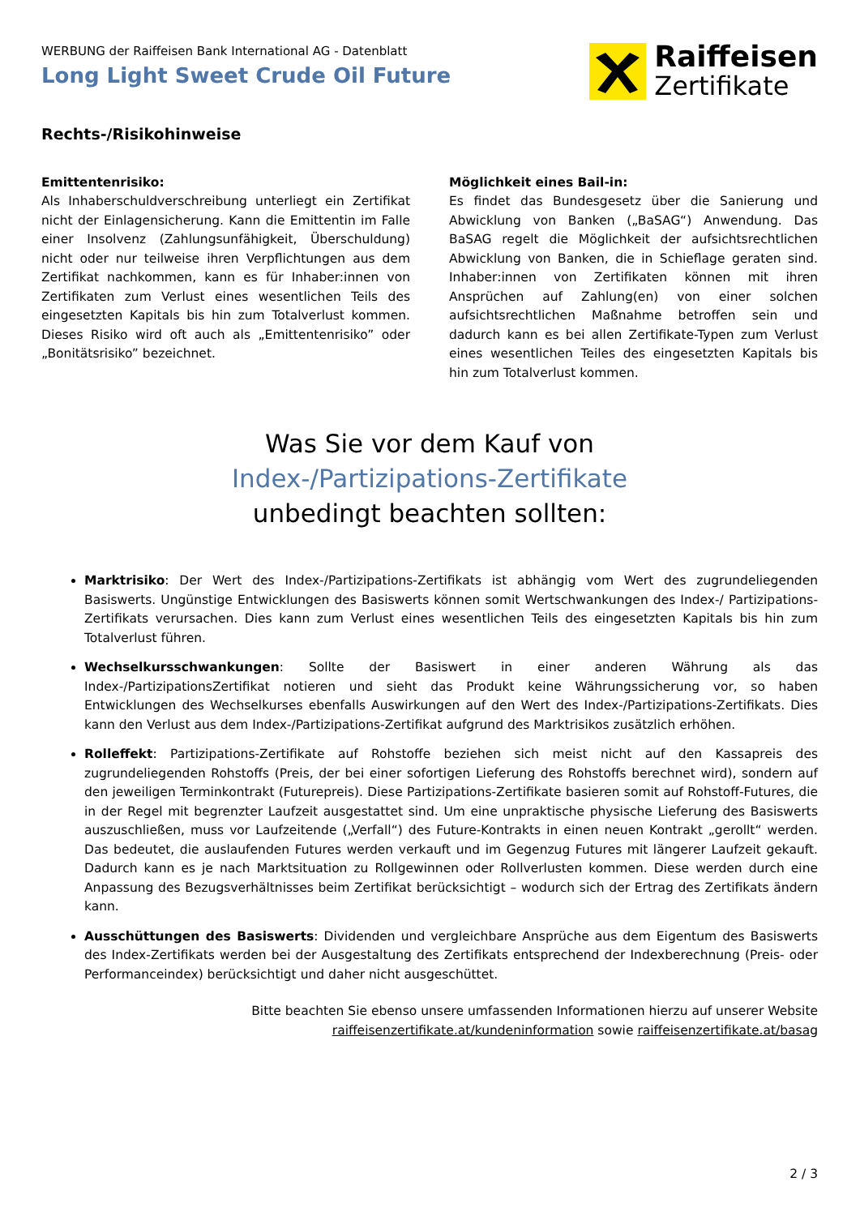WERBUNG der Raiffeisen Bank International AG - Datenblatt
Long Light Sweet Crude Oil Future
Raiffeisen
Zertifikate
Rechts-/Risikohinweise
Emittentenrisiko:
Als Inhaberschuldverschreibung unterliegt ein Zertifikat nicht der Einlagensicherung. Kann die Emittentin im Falle einer Insolvenz (Zahlungsunfähigkeit, Überschuldung) nicht oder nur teilweise ihren Verpflichtungen aus dem Zertifikat nachkommen, kann es für Inhaber:innen von Zertifikaten zum Verlust eines wesentlichen Teils des eingesetzten Kapitals bis hin zum Totalverlust kommen. Dieses Risiko wird oft auch als „Emittentenrisiko” oder „Bonitätsrisiko” bezeichnet.
Möglichkeit eines Bail-in:
Es findet das Bundesgesetz über die Sanierung und Abwicklung von Banken („BaSAG“) Anwendung. Das BaSAG regelt die Möglichkeit der aufsichtsrechtlichen Abwicklung von Banken, die in Schieflage geraten sind. Inhaber:innen von Zertifikaten können mit ihren Ansprüchen auf Zahlung(en) von einer solchen aufsichtsrechtlichen Maßnahme betroffen sein und dadurch kann es bei allen Zertifikate-Typen zum Verlust eines wesentlichen Teiles des eingesetzten Kapitals bis hin zum Totalverlust kommen.
Was Sie vor dem Kauf von
Index-/Partizipations-Zertifikate
unbedingt beachten sollten:
Marktrisiko: Der Wert des Index-/Partizipations-Zertifikats ist abhängig vom Wert des zugrundeliegenden Basiswerts. Ungünstige Entwicklungen des Basiswerts können somit Wertschwankungen des Index-/ Partizipations-Zertifikats verursachen. Dies kann zum Verlust eines wesentlichen Teils des eingesetzten Kapitals bis hin zum Totalverlust führen.
Wechselkursschwankungen: Sollte der Basiswert in einer anderen Währung als das Index-/PartizipationsZertifikat notieren und sieht das Produkt keine Währungssicherung vor, so haben Entwicklungen des Wechselkurses ebenfalls Auswirkungen auf den Wert des Index-/Partizipations-Zertifikats. Dies kann den Verlust aus dem Index-/Partizipations-Zertifikat aufgrund des Marktrisikos zusätzlich erhöhen.
Rolleffekt: Partizipations-Zertifikate auf Rohstoffe beziehen sich meist nicht auf den Kassapreis des zugrundeliegenden Rohstoffs (Preis, der bei einer sofortigen Lieferung des Rohstoffs berechnet wird), sondern auf den jeweiligen Terminkontrakt (Futurepreis). Diese Partizipations-Zertifikate basieren somit auf Rohstoff-Futures, die in der Regel mit begrenzter Laufzeit ausgestattet sind. Um eine unpraktische physische Lieferung des Basiswerts auszuschließen, muss vor Laufzeitende („Verfall“) des Future-Kontrakts in einen neuen Kontrakt „gerollt“ werden. Das bedeutet, die auslaufenden Futures werden verkauft und im Gegenzug Futures mit längerer Laufzeit gekauft. Dadurch kann es je nach Marktsituation zu Rollgewinnen oder Rollverlusten kommen. Diese werden durch eine Anpassung des Bezugsverhältnisses beim Zertifikat berücksichtigt – wodurch sich der Ertrag des Zertifikats ändern kann.
Ausschüttungen des Basiswerts: Dividenden und vergleichbare Ansprüche aus dem Eigentum des Basiswerts des Index-Zertifikats werden bei der Ausgestaltung des Zertifikats entsprechend der Indexberechnung (Preis- oder Performanceindex) berücksichtigt und daher nicht ausgeschüttet.
Bitte beachten Sie ebenso unsere umfassenden Informationen hierzu auf unserer Website
raiffeisenzertifikate.at/kundeninformation sowie raiffeisenzertifikate.at/basag
2 / 3